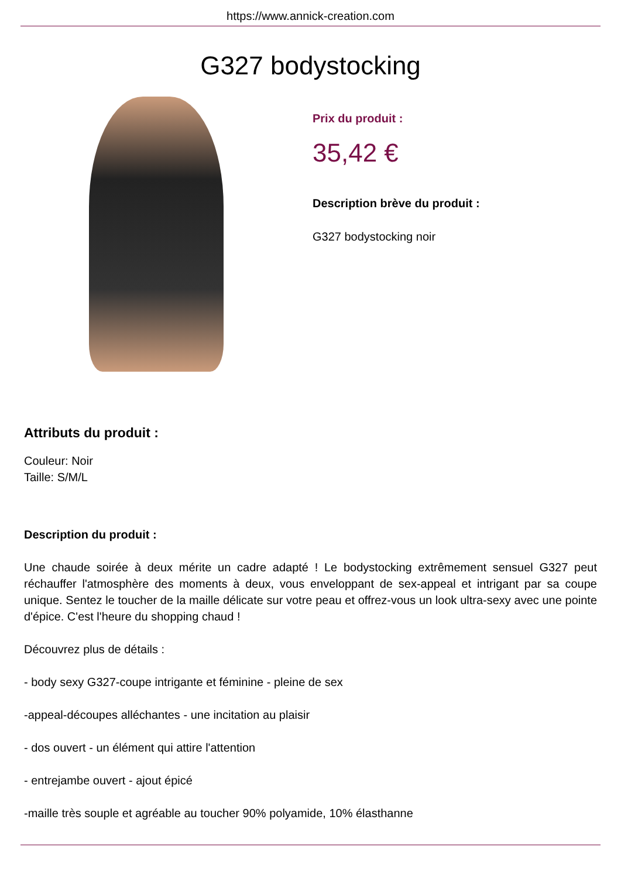https://www.annick-creation.com
G327 bodystocking
Prix du produit :
35,42 €
Description brève du produit :
G327 bodystocking noir
Attributs du produit :
Couleur: Noir
Taille: S/M/L
Description du produit :
Une chaude soirée à deux mérite un cadre adapté ! Le bodystocking extrêmement sensuel G327 peut réchauffer l'atmosphère des moments à deux, vous enveloppant de sex-appeal et intrigant par sa coupe unique. Sentez le toucher de la maille délicate sur votre peau et offrez-vous un look ultra-sexy avec une pointe d'épice. C'est l'heure du shopping chaud !
Découvrez plus de détails :
- body sexy G327-coupe intrigante et féminine - pleine de sex
-appeal-découpes alléchantes - une incitation au plaisir
- dos ouvert - un élément qui attire l'attention
- entrejambe ouvert - ajout épicé
-maille très souple et agréable au toucher 90% polyamide, 10% élasthanne